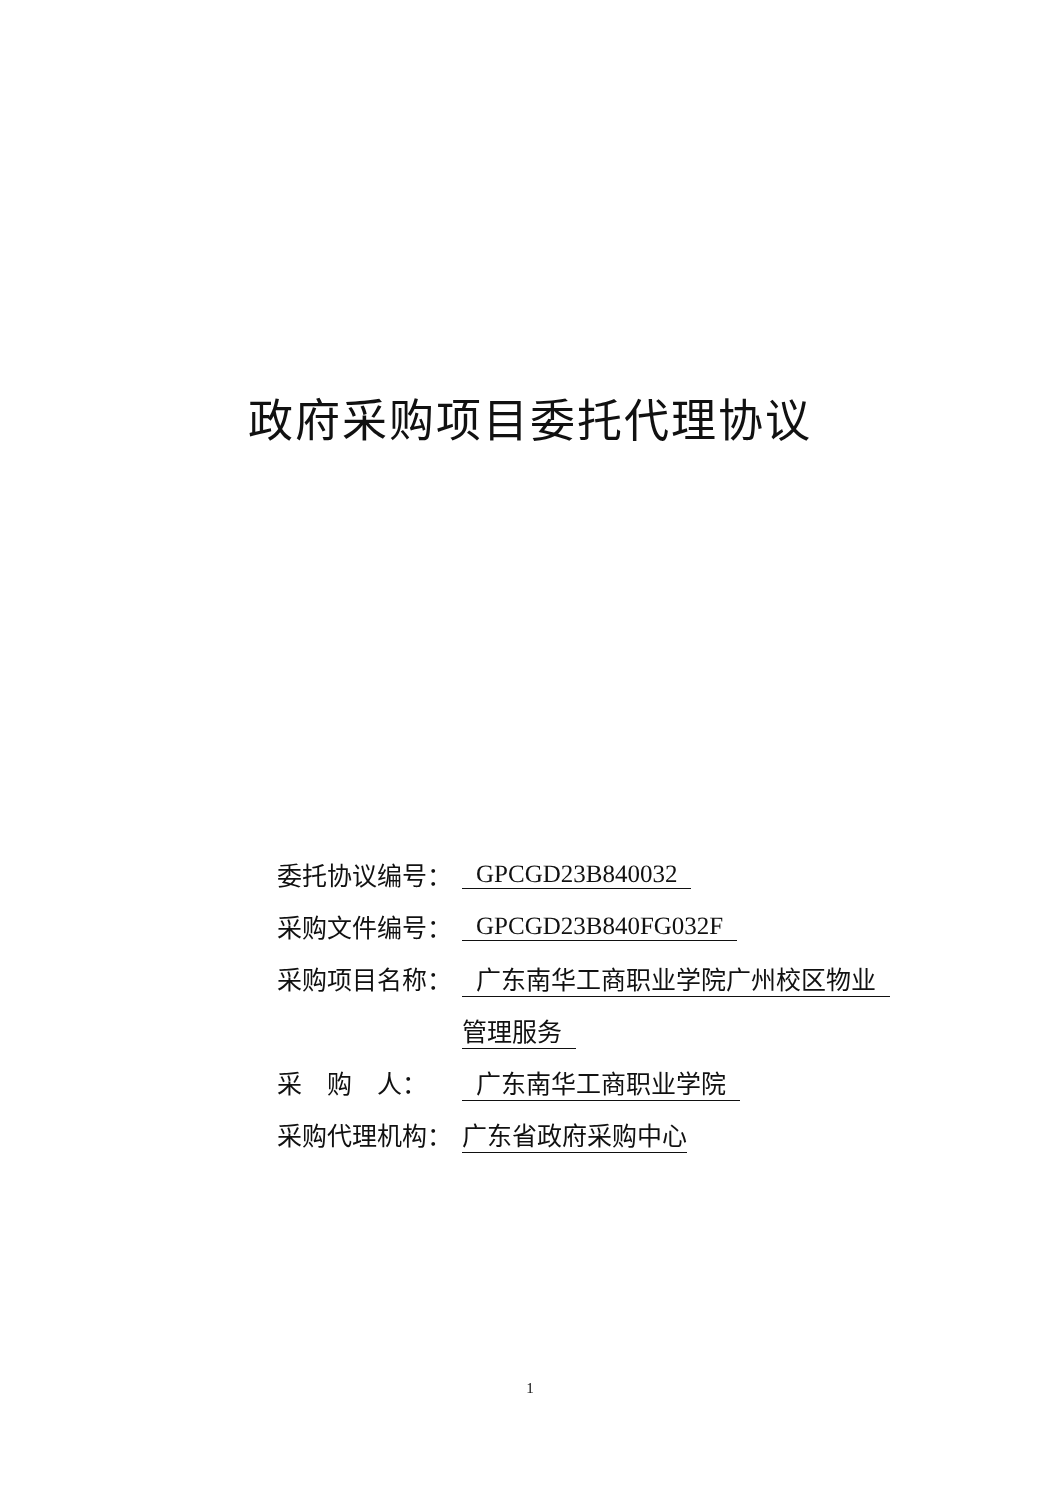政府采购项目委托代理协议
委托协议编号： GPCGD23B840032
采购文件编号： GPCGD23B840FG032F
采购项目名称： 广东南华工商职业学院广州校区物业
管理服务
采　购　人： 广东南华工商职业学院
采购代理机构： 广东省政府采购中心
1